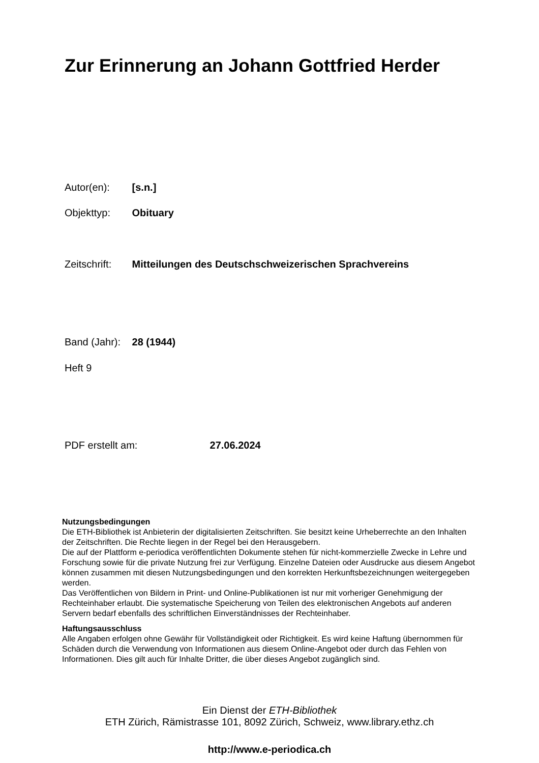Zur Erinnerung an Johann Gottfried Herder
Autor(en): [s.n.]
Objekttyp: Obituary
Zeitschrift: Mitteilungen des Deutschschweizerischen Sprachvereins
Band (Jahr): 28 (1944)
Heft 9
PDF erstellt am: 27.06.2024
Nutzungsbedingungen
Die ETH-Bibliothek ist Anbieterin der digitalisierten Zeitschriften. Sie besitzt keine Urheberrechte an den Inhalten der Zeitschriften. Die Rechte liegen in der Regel bei den Herausgebern.
Die auf der Plattform e-periodica veröffentlichten Dokumente stehen für nicht-kommerzielle Zwecke in Lehre und Forschung sowie für die private Nutzung frei zur Verfügung. Einzelne Dateien oder Ausdrucke aus diesem Angebot können zusammen mit diesen Nutzungsbedingungen und den korrekten Herkunftsbezeichnungen weitergegeben werden.
Das Veröffentlichen von Bildern in Print- und Online-Publikationen ist nur mit vorheriger Genehmigung der Rechteinhaber erlaubt. Die systematische Speicherung von Teilen des elektronischen Angebots auf anderen Servern bedarf ebenfalls des schriftlichen Einverständnisses der Rechteinhaber.
Haftungsausschluss
Alle Angaben erfolgen ohne Gewähr für Vollständigkeit oder Richtigkeit. Es wird keine Haftung übernommen für Schäden durch die Verwendung von Informationen aus diesem Online-Angebot oder durch das Fehlen von Informationen. Dies gilt auch für Inhalte Dritter, die über dieses Angebot zugänglich sind.
Ein Dienst der ETH-Bibliothek
ETH Zürich, Rämistrasse 101, 8092 Zürich, Schweiz, www.library.ethz.ch
http://www.e-periodica.ch